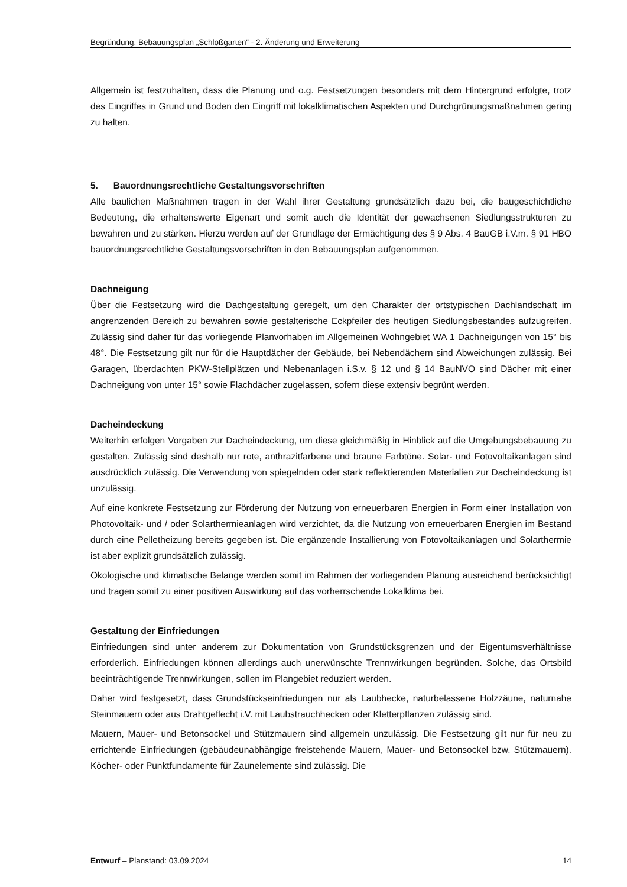Begründung, Bebauungsplan „Schloßgarten“ - 2. Änderung und Erweiterung
Allgemein ist festzuhalten, dass die Planung und o.g. Festsetzungen besonders mit dem Hintergrund erfolgte, trotz des Eingriffes in Grund und Boden den Eingriff mit lokalklimatischen Aspekten und Durchgrünungsmaßnahmen gering zu halten.
5. Bauordnungsrechtliche Gestaltungsvorschriften
Alle baulichen Maßnahmen tragen in der Wahl ihrer Gestaltung grundsätzlich dazu bei, die baugeschichtliche Bedeutung, die erhaltenswerte Eigenart und somit auch die Identität der gewachsenen Siedlungsstrukturen zu bewahren und zu stärken. Hierzu werden auf der Grundlage der Ermächtigung des § 9 Abs. 4 BauGB i.V.m. § 91 HBO bauordnungsrechtliche Gestaltungsvorschriften in den Bebauungsplan aufgenommen.
Dachneigung
Über die Festsetzung wird die Dachgestaltung geregelt, um den Charakter der ortstypischen Dachlandschaft im angrenzenden Bereich zu bewahren sowie gestalterische Eckpfeiler des heutigen Siedlungsbestandes aufzugreifen. Zulässig sind daher für das vorliegende Planvorhaben im Allgemeinen Wohngebiet WA 1 Dachneigungen von 15° bis 48°. Die Festsetzung gilt nur für die Hauptdächer der Gebäude, bei Nebendächern sind Abweichungen zulässig. Bei Garagen, überdachten PKW-Stellplätzen und Nebenanlagen i.S.v. § 12 und § 14 BauNVO sind Dächer mit einer Dachneigung von unter 15° sowie Flachdächer zugelassen, sofern diese extensiv begrünt werden.
Dacheindeckung
Weiterhin erfolgen Vorgaben zur Dacheindeckung, um diese gleichmäßig in Hinblick auf die Umgebungsbebauung zu gestalten. Zulässig sind deshalb nur rote, anthrazitfarbene und braune Farbtöne. Solar- und Fotovoltaikanlagen sind ausdrücklich zulässig. Die Verwendung von spiegelnden oder stark reflektierenden Materialien zur Dacheindeckung ist unzulässig.
Auf eine konkrete Festsetzung zur Förderung der Nutzung von erneuerbaren Energien in Form einer Installation von Photovoltaik- und / oder Solarthermieanlagen wird verzichtet, da die Nutzung von erneuerbaren Energien im Bestand durch eine Pelletheizung bereits gegeben ist. Die ergänzende Installierung von Fotovoltaikanlagen und Solarthermie ist aber explizit grundsätzlich zulässig.
Ökologische und klimatische Belange werden somit im Rahmen der vorliegenden Planung ausreichend berücksichtigt und tragen somit zu einer positiven Auswirkung auf das vorherrschende Lokalklima bei.
Gestaltung der Einfriedungen
Einfriedungen sind unter anderem zur Dokumentation von Grundstücksgrenzen und der Eigentumsverhältnisse erforderlich. Einfriedungen können allerdings auch unerwünschte Trennwirkungen begründen. Solche, das Ortsbild beeinträchtigende Trennwirkungen, sollen im Plangebiet reduziert werden.
Daher wird festgesetzt, dass Grundstückseinfriedungen nur als Laubhecke, naturbelassene Holzzäune, naturnahe Steinmauern oder aus Drahtgeflecht i.V. mit Laubstrauchhecken oder Kletterpflanzen zulässig sind.
Mauern, Mauer- und Betonsockel und Stützmauern sind allgemein unzulässig. Die Festsetzung gilt nur für neu zu errichtende Einfriedungen (gebäudeunabhängige freistehende Mauern, Mauer- und Betonsockel bzw. Stützmauern). Köcher- oder Punktfundamente für Zaunelemente sind zulässig. Die
Entwurf – Planstand: 03.09.2024 14